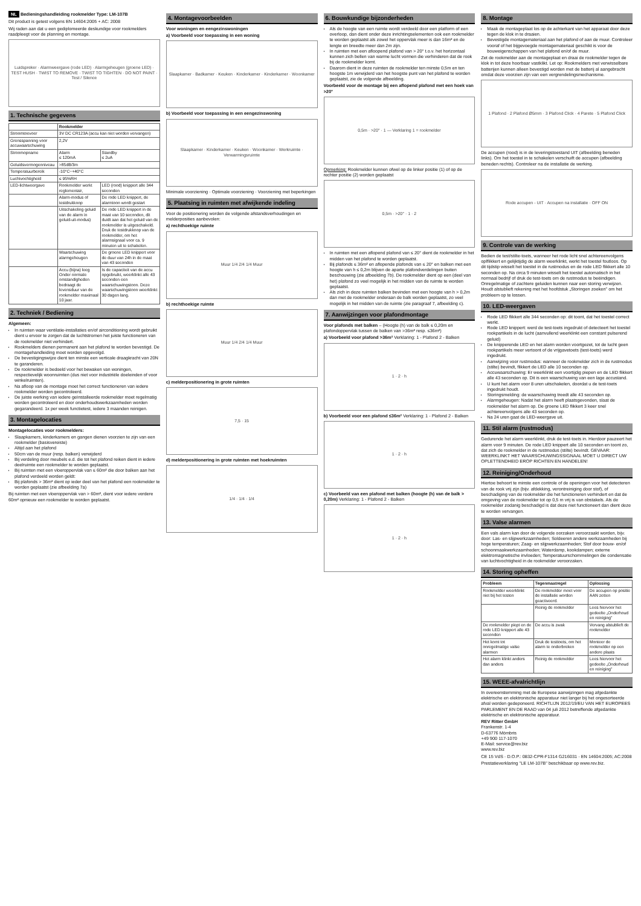NL Bedieningshandleiding rookmelder Type: LM-107B
Dit product is getest volgens EN 14604:2005 + AC: 2008
Wij raden aan dat u een gediplomeerde deskundige voor rookmelders raadpleegt voor de planning en montage.
Luidspreker · Alarmweergave (rode LED) · Alarmgeheugen (groene LED) · TEST HUSH · TWIST TO REMOVE · TWIST TO TIGHTEN · DO NOT PAINT · Test / Silence
1. Technische gegevens
| | Rookmelder | |
| --- | --- | --- |
| Stroomtoevoer | 3V DC CR123A (accu kan niet worden vervangen) | |
| Grensspanning voor accuwaarschuwing | 2,2V | |
| Stroomopname | Alarm ≤ 120mA | Standby ≤ 2uA |
| Geluidsvermogenniveau | >85dB/3m | |
| Temperatuurbereik | -10°C~+40°C | |
| Luchtvochtigheid | ≤ 95%RH | |
| LED-lichtweergave | Rookmelder werkt reglementair, | LED (rood) knippert alle 344 seconden |
| | Alarm-modus of testdrukknop | De rode LED knippert, de alarmtoon wordt gestart |
| | Uitschakeling geluid van de alarm in geluid-uit-modus) | De rode LED knippert in de maat van 10 seconden, dit duidt aan dat het geluid van de rookmelder is uitgeschakeld. Druk de testdrukknop van de rookmelder, om het alarmsignaal voor ca. 9 minuten uit te schakelen. |
| | Waarschuwing alarmgeheugen | De groene LED knippert voor de duur van 24h in de maat van 43 seconden |
| | Accu (bijna) leeg Onder normale omstandigheden bedraagt de levensduur van de rookmelder maximaal 10 jaar. | Is de capaciteit van de accu opgebruikt, weerklinkt alle 43 seconden een waarschuwingstoon. Deze waarschuwingstoon weerklinkt 30 dagen lang. |
2. Techniek / Bediening
Algemeen:
In ruimten waar ventilatie-installaties en/of airconditioning wordt gebruikt dient u ervoor te zorgen dat de luchtstromen het juiste functioneren van de rookmelder niet verhindert.
Rookmelders dienen permanent aan het plafond te worden bevestigd. De montagehandleiding moet worden opgevolgd.
De bevestigingswijze dient ten minste een verticale draagkracht van 20N te garanderen.
De rookmelder is bedoeld voor het bewaken van woningen, respectievelijk woonruimten (dus niet voor industriële doeleinden of voor winkelruimten).
Na afloop van de montage moet het correct functioneren van iedere rookmelder worden gecontroleerd.
De juiste werking van iedere geïnstalleerde rookmelder moet regelmatig worden gecontroleerd en door onderhoudswerkzaamheden worden gegarandeerd. 1x per week functietest, iedere 3 maanden reinigen.
3. Montagelocaties
Montagelocaties voor rookmelders:
Slaapkamers, kinderkamers en gangen dienen voorzien te zijn van een rookmelder (basisvereiste)
Altijd aan het plafond
50cm van de muur (resp. balken) verwijderd
Bij verdeling door meubels e.d. die tot het plafond reiken dient in iedere deelruimte een rookmelder te worden geplaatst.
Bij ruimten met een vloeroppervlak van ≤ 60m² die door balken aan het plafond verdeeld worden geldt:
Bij plafonds > 36m² dient op ieder deel van het plafond een rookmelder te worden geplaatst (zie afbeelding 7a)
Bij ruimten met een vloeroppervlak van > 60m², dient voor iedere verdere 60m² opnieuw een rookmelder te worden geplaatst.
4. Montagevoorbeelden
Voor woningen en eengezinswoningen
a) Voorbeeld voor toepassing in een woning
Slaapkamer · Badkamer · Keuken · Kinderkamer · Kinderkamer · Woonkamer
b) Voorbeeld voor toepassing in een eengezinswoning
Slaapkamer · Kinderkamer · Keuken · Woonkamer · Werkruimte · Verwarmingsruimte
Minimale voorziening · Optimale voorziening · Voorziening met beperkingen
5. Plaatsing in ruimten met afwijkende indeling
Voor de positionering worden de volgende afstandsverhoudingen en melderposities aanbevolen:
a) rechthoekige ruimte
Muur 1/4 2/4 1/4 Muur
b) rechthoekige ruimte
Muur 1/4 2/4 1/4 Muur
c) melderpositionering in grote ruimten
7,5 · 15
d) melderpositionering in grote ruimten met hoekruimten
1/4 · 1/4 · 1/4
6. Bouwkundige bijzonderheden
Als de hoogte van een ruimte wordt verdeeld door een platform of een overloop, dan dient onder deze inrichtingselementen ook een rookmelder te worden geplaatst als zowel het oppervlak meer is dan 16m² en de lengte en breedte meer dan 2m zijn.
In ruimten met een afloopend plafond van > 20° t.o.v. het horizontaal kunnen zich bellen van warme lucht vormen die verhinderen dat de rook bij de rookmelder komt.
Daarom dient in deze ruimten de rookmelder ten minste 0,5m en ten hoogste 1m verwijderd van het hoogste punt van het plafond te worden geplaatst, zie de volgende afbeelding.
Voorbeeld voor de montage bij een aflopend plafond met een hoek van >20°
0,5m · >20° · 1 — Verklaring 1 = rookmelder
Opmerking: Rookmelder kunnen ofwel op de linker positie (1) of op de rechter positie (2) worden geplaatst
0,5m · >20° · 1 · 2
In ruimten met een aflopend plafond van ≤ 20° dient de rookmelder in het midden van het plafond te worden geplaatst.
Bij plafonds ≤ 36m² en aflopende plafonds van ≤ 20° en balken met een hoogte van h ≤ 0,2m blijven de aparte plafondverdelingen buiten beschouwing (zie afbeelding 7b). De rookmelder dient op een (deel van het) plafond zo veel mogelijk in het midden van de ruimte te worden geplaatst.
Als zich in deze ruimten balken bevinden met een hoogte van h > 0,2m dan met de rookmelder onderaan de balk worden geplaatst, zo veel mogelijk in het midden van de ruimte (zie paragraaf 7, afbeelding c).
7. Aanwijzingen voor plafondmontage
Voor plafonds met balken – (Hoogte (h) van de balk ≤ 0,20m en plafondoppervlak tussen de balken van >36m² resp. ≤36m²)
a) Voorbeeld voor plafond >36m² Verklaring: 1 - Plafond 2 - Balken
1 · 2 · h
b) Voorbeeld voor een plafond ≤36m² Verklaring: 1 - Plafond 2 - Balken
1 · 2 · h
c) Voorbeeld van een plafond met balken (hoogte (h) van de balk > 0,20m) Verklaring: 1 - Plafond 2 - Balken
1 · 2 · h
8. Montage
Maak de montageplaat los op de achterkant van het apparaat door deze tegen de klok in te draaien.
Bevestigde montagemateriaal aan het plafond of aan de muur. Controleer vooraf of het bijgevoegde montagemateriaal geschikt is voor de bouweigenschappen van het plafond en/of de muur.
Zet de rookmelder aan de montageplaat en draai de rookmelder tegen de klok in tot deze hoorbaar vastklikt. Let op: Rookmelders met verwisselbare batterijen kunnen alleen bevestigd worden met de batterij al aangebracht omdat deze voorzien zijn van een vergrendelingsmechanisme.
1 Plafond · 2 Plafond Ø5mm · 3 Plafond Click · 4 Parete · 5 Plafond Click
De accupen (rood) is in de leveringstoestand UIT (afbeelding beneden links). Om het toestel in te schakelen verschuift de accupen (afbeelding beneden rechts). Controleer na de installatie de werking.
Rode accupen - UIT · Accupen na installatie · OFF ON
9. Controle van de werking
Bedien de test/stilte-toets, wanneer het rode licht snel achtereenvolgens oplflikkert en gelijktijdig de alarm weerklinkt, werkt het toestel foutloos. Op dit tijdstip wisselt het toestel in de rustmodus en de rode LED flikkert alle 10 seconden op. Na circa 9 minuten wisselt het toestel automatisch in het normaal bedrijf of druk de test-toets om de rustmodus te beëindigen. Onregelmatige of zachtere geluiden kunnen naar een storing verwijzen. Houdt alstublieft rekening met het hoofdstuk „Storingen zoeken" om het probleem op te lossen.
10. LED-weergaven
Rode LED flikkert alle 344 seconden op: dit toont, dat het toestel correct werkt.
Rode LED knippert: werd de test-toets ingedrukt of detecteert het toestel rookpartikels in de lucht (aanvullend weerklinkt een constant pulserend geluid)
De knipperende LED en het alarm worden voortgezet, tot de lucht geen rookpartikels meer vertoont of de vrijgavetoets (test-toets) werd ingedrukt.
Aanwijzing voor rustmodus: wanneer de rookmelder zich in de rustmodus (stilte) bevindt, flikkert de LED alle 10 seconden op.
Accuwaarschuwing: Er weerklinkt een voortijdig piepen en de LED flikkert alle 43 seconden op. Dit is een waarschuwing van een lage accustand.
U kunt het alarm voor 8 uren uitschakelen, doordat u de test-toets ingedrukt houdt.
Storingsmelding: de waarschuwing treedt alle 43 seconden op.
Alarmgeheugen: Nadat het alarm heeft plaatsgevonden, slaat de rookmelder het alarm op. De groene LED flikkert 3 keer snel achtereenvolgens alle 43 seconden op.
Na 24 uren gaat de LED-weergave uit.
11. Stil alarm (rustmodus)
Gedurende het alarm weerklinkt, druk de test-toets in. Hierdoor pauzeert het alarm voor 9 minuten. De rode LED knippert alle 10 seconden en toont zo, dat zich de rookmelder in de rustmodus (stilte) bevindt. GEVAAR: WEERKLINKT HET WAARSCHUWINGSSIGNAAL MOET U DIRECT UW OPLETTENDHEID EROP RICHTEN EN HANDELEN!
12. Reiniging/Onderhoud
Hiertoe behoort te minste een controle of de openingen voor het detecteren van de rook vrij zijn (bijv. afdekking, verontreiniging door stof), of beschadiging van de rookmelder die het functioneren verhindert en dat de omgeving van de rookmelder tot op 0,5 m vrij is van obstakels. Als de rookmelder zodanig beschadigd is dat deze niet functioneert dan dient deze te worden vervangen.
13. Valse alarmen
Een vals alarm kan door de volgende oorzaken veroorzaakt worden, bijv. door: Las- en slijpwerkzaamheden; Soldeeren andere werkzaamheden bij hoge temperaturen; Zaag- en slijpwerkzaamheden; Stof door bouw- en/of schoonmaakwerkzaamheden; Waterdamp, kookdampen; externe elektromagnetische invloeden; Temperatuurschommelingen die condensatie van luchtvochtigheid in de rookmelder veroorzaken.
14. Storing opheffen
| Probleem | Tegenmaatregel | Oplossing |
| --- | --- | --- |
| Rookmelder weerklinkt niet bij het testen | De rookmelder moet voor de installatie worden geactiveerd. | De accupen op positie AAN zetten |
| | Reinig de rookmelder | Lees hiervoor het gedeelte „Onderhoud en reiniging" |
| De rookmelder piept en de rode LED knippert alle 43 seconden | De accu is zwak | Vervang alstublieft de rookmelder |
| Het komt tot onregelmatige valse alarmen | Druk de testtoets, om het alarm te onderbreken | Monteer de rookmelder op een andere plaats |
| Het alarm klinkt anders dan anders | Reinig de rookmelder | Lees hiervoor het gedeelte „Onderhoud en reiniging" |
15. WEEE-afvalrichtlijn
In overeenstemming met de Europese aanwijzingen mag afgedankte elektrische en elektronische apparatuur niet langer bij het ongesorteerde afval worden gedeponeerd. RICHTLIJN 2012/19/EU VAN HET EUROPEES PARLEMENT EN DE RAAD van 04 juli 2012 betreffende afgedankte elektrische en elektronische apparatuur.
REV Ritter GmbH
Frankenstr. 1-4
D-63776 Mömbris
+49 900 117-1070
E-Mail: service@rev.biz
www.rev.biz
CE 15 VdS · D.O.P.: 0832-CPR-F1314 G216031 · EN 14604:2005; AC:2008
Prestatieverklaring "LE LM-107B" beschikbaar op www.rev.biz.